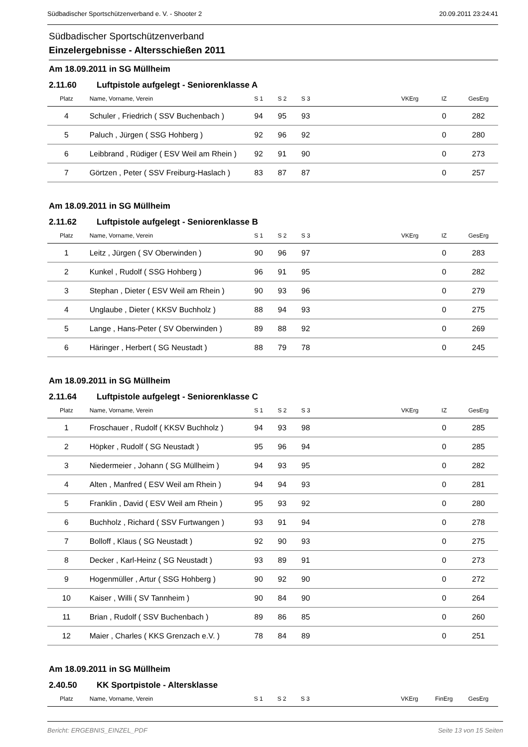Südbadischer Sportschützenverband e. V. - Shooter 2 20.09.2011 23:24:41
Südbadischer Sportschützenverband
Einzelergebnisse - Altersschießen 2011
Am 18.09.2011 in SG Müllheim
2.11.60 Luftpistole aufgelegt - Seniorenklasse A
| Platz | Name, Vorname, Verein | S 1 | S 2 | S 3 | | VKErg | IZ | GesErg |
| --- | --- | --- | --- | --- | --- | --- | --- | --- |
| 4 | Schuler , Friedrich ( SSV Buchenbach ) | 94 | 95 | 93 | | | 0 | 282 |
| 5 | Paluch , Jürgen ( SSG Hohberg ) | 92 | 96 | 92 | | | 0 | 280 |
| 6 | Leibbrand , Rüdiger ( ESV Weil am Rhein ) | 92 | 91 | 90 | | | 0 | 273 |
| 7 | Görtzen , Peter ( SSV Freiburg-Haslach ) | 83 | 87 | 87 | | | 0 | 257 |
Am 18.09.2011 in SG Müllheim
2.11.62 Luftpistole aufgelegt - Seniorenklasse B
| Platz | Name, Vorname, Verein | S 1 | S 2 | S 3 | | VKErg | IZ | GesErg |
| --- | --- | --- | --- | --- | --- | --- | --- | --- |
| 1 | Leitz , Jürgen ( SV Oberwinden ) | 90 | 96 | 97 | | | 0 | 283 |
| 2 | Kunkel , Rudolf ( SSG Hohberg ) | 96 | 91 | 95 | | | 0 | 282 |
| 3 | Stephan , Dieter ( ESV Weil am Rhein ) | 90 | 93 | 96 | | | 0 | 279 |
| 4 | Unglaube , Dieter ( KKSV Buchholz ) | 88 | 94 | 93 | | | 0 | 275 |
| 5 | Lange , Hans-Peter ( SV Oberwinden ) | 89 | 88 | 92 | | | 0 | 269 |
| 6 | Häringer , Herbert ( SG Neustadt ) | 88 | 79 | 78 | | | 0 | 245 |
Am 18.09.2011 in SG Müllheim
2.11.64 Luftpistole aufgelegt - Seniorenklasse C
| Platz | Name, Vorname, Verein | S 1 | S 2 | S 3 | | VKErg | IZ | GesErg |
| --- | --- | --- | --- | --- | --- | --- | --- | --- |
| 1 | Froschauer , Rudolf ( KKSV Buchholz ) | 94 | 93 | 98 | | | 0 | 285 |
| 2 | Höpker , Rudolf ( SG Neustadt ) | 95 | 96 | 94 | | | 0 | 285 |
| 3 | Niedermeier , Johann ( SG Müllheim ) | 94 | 93 | 95 | | | 0 | 282 |
| 4 | Alten , Manfred ( ESV Weil am Rhein ) | 94 | 94 | 93 | | | 0 | 281 |
| 5 | Franklin , David ( ESV Weil am Rhein ) | 95 | 93 | 92 | | | 0 | 280 |
| 6 | Buchholz , Richard ( SSV Furtwangen ) | 93 | 91 | 94 | | | 0 | 278 |
| 7 | Bolloff , Klaus ( SG Neustadt ) | 92 | 90 | 93 | | | 0 | 275 |
| 8 | Decker , Karl-Heinz ( SG Neustadt ) | 93 | 89 | 91 | | | 0 | 273 |
| 9 | Hogenmüller , Artur ( SSG Hohberg ) | 90 | 92 | 90 | | | 0 | 272 |
| 10 | Kaiser , Willi ( SV Tannheim ) | 90 | 84 | 90 | | | 0 | 264 |
| 11 | Brian , Rudolf ( SSV Buchenbach ) | 89 | 86 | 85 | | | 0 | 260 |
| 12 | Maier , Charles ( KKS Grenzach e.V. ) | 78 | 84 | 89 | | | 0 | 251 |
Am 18.09.2011 in SG Müllheim
2.40.50 KK Sportpistole - Altersklasse
| Platz | Name, Vorname, Verein | S 1 | S 2 | S 3 | | VKErg | FinErg | GesErg |
| --- | --- | --- | --- | --- | --- | --- | --- | --- |
Bericht: ERGEBNIS_EINZEL_PDF Seite 13 von 15 Seiten